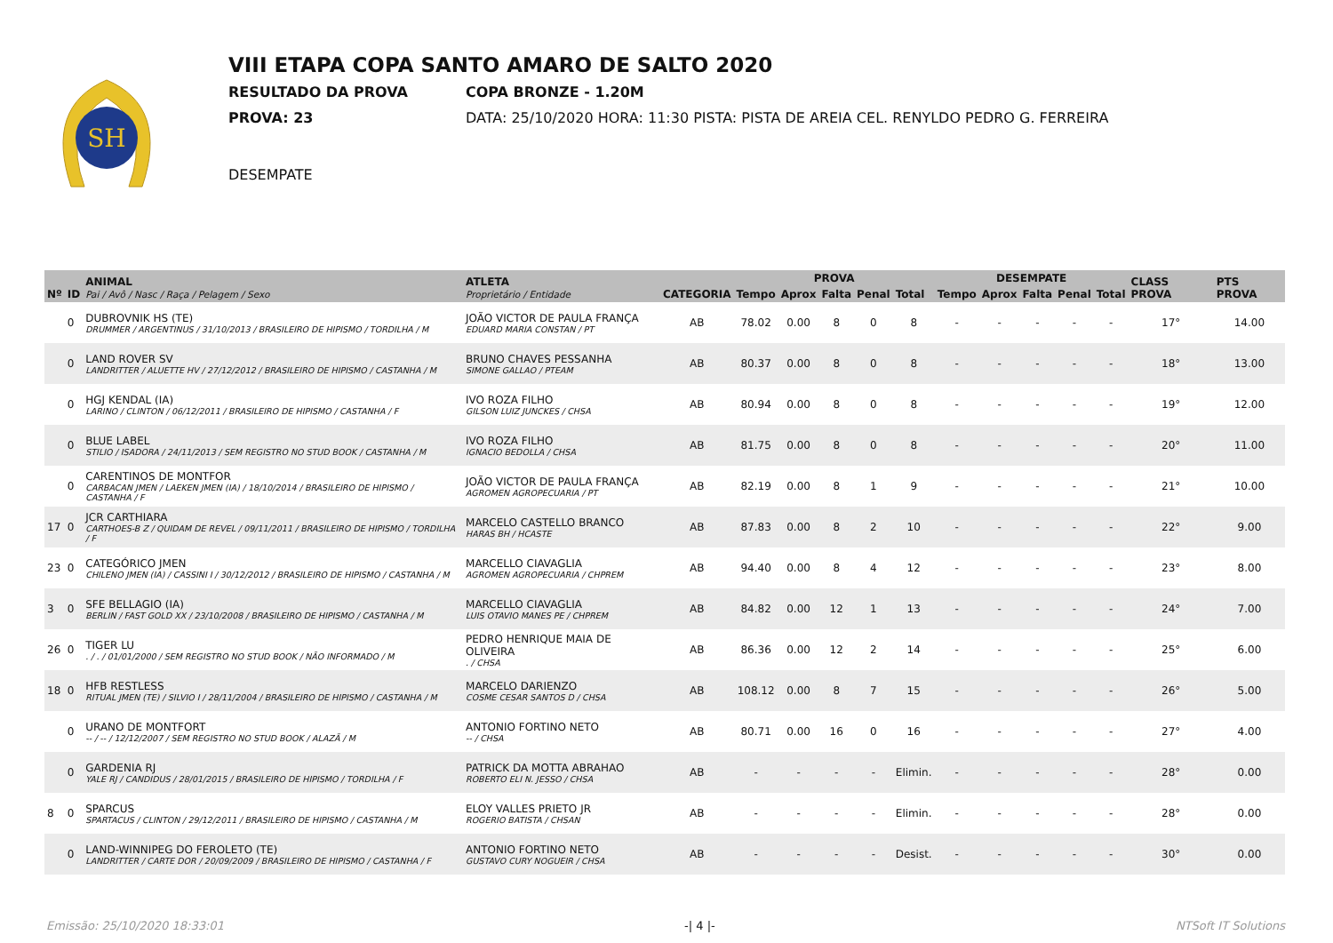SH
VIII ETAPA COPA SANTO AMARO DE SALTO 2020
RESULTADO DA PROVA COPA BRONZE - 1.20M
PROVA: 23 DATA: 25/10/2020 HORA: 11:30 PISTA: PISTA DE AREIA CEL. RENYLDO PEDRO G. FERREIRA
DESEMPATE
| Nº | ID | ANIMAL Pai / Avô / Nasc / Raça / Pelagem / Sexo | ATLETA Proprietário / Entidade | CATEGORIA | PROVA | | | | | DESEMPATE | | | | | CLASS PROVA | PTS PROVA |
| --- | --- | --- | --- | --- | --- | --- | --- | --- | --- | --- | --- | --- | --- | --- | --- | --- |
| | | | | | Tempo | Aprox | Falta | Penal | Total | Tempo | Aprox | Falta | Penal | Total | | |
| | 0 | DUBROVNIK HS (TE) DRUMMER / ARGENTINUS / 31/10/2013 / BRASILEIRO DE HIPISMO / TORDILHA / M | JOÃO VICTOR DE PAULA FRANÇA EDUARD MARIA CONSTAN / PT | AB | 78.02 | 0.00 | 8 | 0 | 8 | - | - | - | - | - | 17° | 14.00 |
| | 0 | LAND ROVER SV LANDRITTER / ALUETTE HV / 27/12/2012 / BRASILEIRO DE HIPISMO / CASTANHA / M | BRUNO CHAVES PESSANHA SIMONE GALLAO / PTEAM | AB | 80.37 | 0.00 | 8 | 0 | 8 | - | - | - | - | - | 18° | 13.00 |
| | 0 | HGJ KENDAL (IA) LARINO / CLINTON / 06/12/2011 / BRASILEIRO DE HIPISMO / CASTANHA / F | IVO ROZA FILHO GILSON LUIZ JUNCKES / CHSA | AB | 80.94 | 0.00 | 8 | 0 | 8 | - | - | - | - | - | 19° | 12.00 |
| | 0 | BLUE LABEL STILIO / ISADORA / 24/11/2013 / SEM REGISTRO NO STUD BOOK / CASTANHA / M | IVO ROZA FILHO IGNACIO BEDOLLA / CHSA | AB | 81.75 | 0.00 | 8 | 0 | 8 | - | - | - | - | - | 20° | 11.00 |
| | 0 | CARENTINOS DE MONTFOR CARBACAN JMEN / LAEKEN JMEN (IA) / 18/10/2014 / BRASILEIRO DE HIPISMO / CASTANHA / F | JOÃO VICTOR DE PAULA FRANÇA AGROMEN AGROPECUARIA / PT | AB | 82.19 | 0.00 | 8 | 1 | 9 | - | - | - | - | - | 21° | 10.00 |
| 17 | 0 | JCR CARTHIARA CARTHOES-B Z / QUIDAM DE REVEL / 09/11/2011 / BRASILEIRO DE HIPISMO / TORDILHA / F | MARCELO CASTELLO BRANCO HARAS BH / HCASTE | AB | 87.83 | 0.00 | 8 | 2 | 10 | - | - | - | - | - | 22° | 9.00 |
| 23 | 0 | CATEGÓRICO JMEN CHILENO JMEN (IA) / CASSINI I / 30/12/2012 / BRASILEIRO DE HIPISMO / CASTANHA / M | MARCELLO CIAVAGLIA AGROMEN AGROPECUARIA / CHPREM | AB | 94.40 | 0.00 | 8 | 4 | 12 | - | - | - | - | - | 23° | 8.00 |
| 3 | 0 | SFE BELLAGIO (IA) BERLIN / FAST GOLD XX / 23/10/2008 / BRASILEIRO DE HIPISMO / CASTANHA / M | MARCELLO CIAVAGLIA LUIS OTAVIO MANES PE / CHPREM | AB | 84.82 | 0.00 | 12 | 1 | 13 | - | - | - | - | - | 24° | 7.00 |
| 26 | 0 | TIGER LU . / . / 01/01/2000 / SEM REGISTRO NO STUD BOOK / NÃO INFORMADO / M | PEDRO HENRIQUE MAIA DE OLIVEIRA . / CHSA | AB | 86.36 | 0.00 | 12 | 2 | 14 | - | - | - | - | - | 25° | 6.00 |
| 18 | 0 | HFB RESTLESS RITUAL JMEN (TE) / SILVIO I / 28/11/2004 / BRASILEIRO DE HIPISMO / CASTANHA / M | MARCELO DARIENZO COSME CESAR SANTOS D / CHSA | AB | 108.12 | 0.00 | 8 | 7 | 15 | - | - | - | - | - | 26° | 5.00 |
| | 0 | URANO DE MONTFORT -- / -- / 12/12/2007 / SEM REGISTRO NO STUD BOOK / ALAZÃ / M | ANTONIO FORTINO NETO -- / CHSA | AB | 80.71 | 0.00 | 16 | 0 | 16 | - | - | - | - | - | 27° | 4.00 |
| | 0 | GARDENIA RJ YALE RJ / CANDIDUS / 28/01/2015 / BRASILEIRO DE HIPISMO / TORDILHA / F | PATRICK DA MOTTA ABRAHAO ROBERTO ELI N. JESSO / CHSA | AB | - | - | - | - | Elimin. | - | - | - | - | - | 28° | 0.00 |
| 8 | 0 | SPARCUS SPARTACUS / CLINTON / 29/12/2011 / BRASILEIRO DE HIPISMO / CASTANHA / M | ELOY VALLES PRIETO JR ROGERIO BATISTA / CHSAN | AB | - | - | - | - | Elimin. | - | - | - | - | - | 28° | 0.00 |
| | 0 | LAND-WINNIPEG DO FEROLETO (TE) LANDRITTER / CARTE DOR / 20/09/2009 / BRASILEIRO DE HIPISMO / CASTANHA / F | ANTONIO FORTINO NETO GUSTAVO CURY NOGUEIR / CHSA | AB | - | - | - | - | Desist. | - | - | - | - | - | 30° | 0.00 |
Emissão: 25/10/2020 18:33:01 -| 4 |- NTSoft IT Solutions